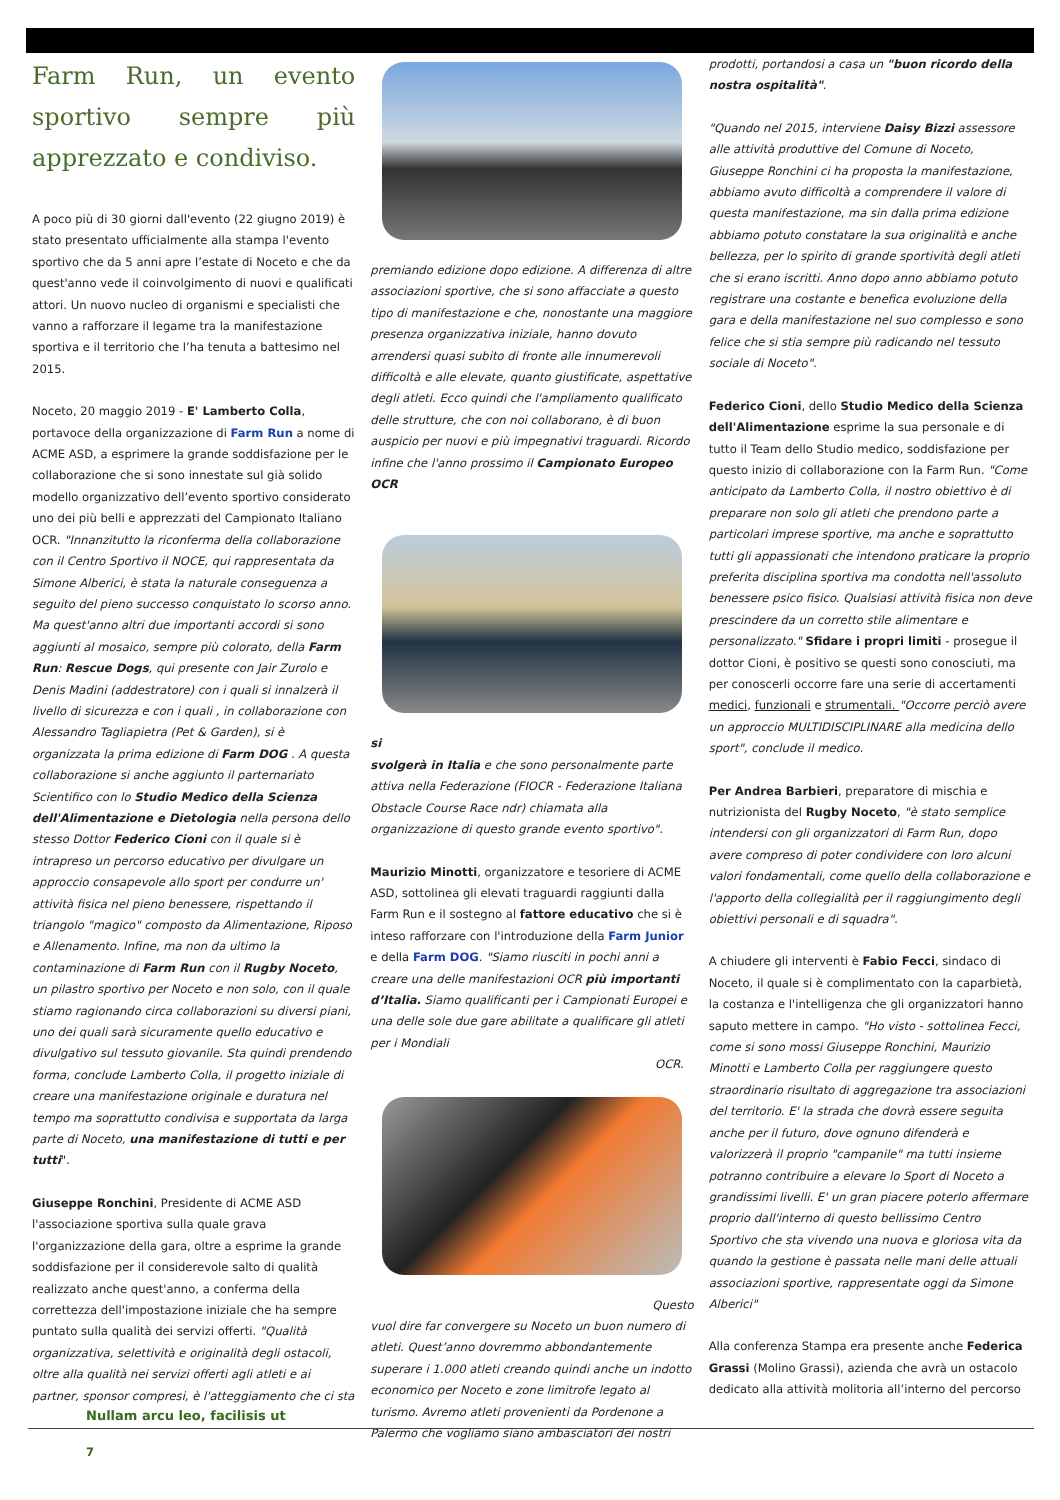Farm Run, un evento sportivo sempre più apprezzato e condiviso.
A poco più di 30 giorni dall'evento (22 giugno 2019) è stato presentato ufficialmente alla stampa l'evento sportivo che da 5 anni apre l’estate di Noceto e che da quest'anno vede il coinvolgimento di nuovi e qualificati attori. Un nuovo nucleo di organismi e specialisti che vanno a rafforzare il legame tra la manifestazione sportiva e il territorio che l’ha tenuta a battesimo nel 2015.
Noceto, 20 maggio 2019 - E' Lamberto Colla, portavoce della organizzazione di Farm Run a nome di ACME ASD, a esprimere la grande soddisfazione per le collaborazione che si sono innestate sul già solido modello organizzativo dell’evento sportivo considerato uno dei più belli e apprezzati del Campionato Italiano OCR. "Innanzitutto la riconferma della collaborazione con il Centro Sportivo il NOCE, qui rappresentata da Simone Alberici, è stata la naturale conseguenza a seguito del pieno successo conquistato lo scorso anno. Ma quest'anno altri due importanti accordi si sono aggiunti al mosaico, sempre più colorato, della Farm Run: Rescue Dogs, qui presente con Jair Zurolo e Denis Madini (addestratore) con i quali si innalzerà il livello di sicurezza e con i quali , in collaborazione con Alessandro Tagliapietra (Pet & Garden), si è organizzata la prima edizione di Farm DOG . A questa collaborazione si anche aggiunto il parternariato Scientifico con lo Studio Medico della Scienza dell'Alimentazione e Dietologia nella persona dello stesso Dottor Federico Cioni con il quale si è intrapreso un percorso educativo per divulgare un approccio consapevole allo sport per condurre un' attività fisica nel pieno benessere, rispettando il triangolo "magico" composto da Alimentazione, Riposo e Allenamento. Infine, ma non da ultimo la contaminazione di Farm Run con il Rugby Noceto, un pilastro sportivo per Noceto e non solo, con il quale stiamo ragionando circa collaborazioni su diversi piani, uno dei quali sarà sicuramente quello educativo e divulgativo sul tessuto giovanile. Sta quindi prendendo forma, conclude Lamberto Colla, il progetto iniziale di creare una manifestazione originale e duratura nel tempo ma soprattutto condivisa e supportata da larga parte di Noceto, una manifestazione di tutti e per tutti".
Giuseppe Ronchini, Presidente di ACME ASD l'associazione sportiva sulla quale grava l'organizzazione della gara, oltre a esprime la grande soddisfazione per il considerevole salto di qualità realizzato anche quest'anno, a conferma della correttezza dell'impostazione iniziale che ha sempre puntato sulla qualità dei servizi offerti. "Qualità organizzativa, selettività e originalità degli ostacoli, oltre alla qualità nei servizi offerti agli atleti e ai partner, sponsor compresi, è l'atteggiamento che ci sta
premiando edizione dopo edizione. A differenza di altre associazioni sportive, che si sono affacciate a questo tipo di manifestazione e che, nonostante una maggiore presenza organizzativa iniziale, hanno dovuto arrendersi quasi subito di fronte alle innumerevoli difficoltà e alle elevate, quanto giustificate, aspettative degli atleti. Ecco quindi che l'ampliamento qualificato delle strutture, che con noi collaborano, è di buon auspicio per nuovi e più impegnativi traguardi. Ricordo infine che l'anno prossimo il Campionato Europeo OCR
si
svolgerà in Italia e che sono personalmente parte attiva nella Federazione (FIOCR - Federazione Italiana Obstacle Course Race ndr) chiamata alla organizzazione di questo grande evento sportivo".
Maurizio Minotti, organizzatore e tesoriere di ACME ASD, sottolinea gli elevati traguardi raggiunti dalla Farm Run e il sostegno al fattore educativo che si è inteso rafforzare con l'introduzione della Farm Junior e della Farm DOG. "Siamo riusciti in pochi anni a creare una delle manifestazioni OCR più importanti d’Italia. Siamo qualificanti per i Campionati Europei e una delle sole due gare abilitate a qualificare gli atleti per i Mondiali
OCR.
Questo
vuol dire far convergere su Noceto un buon numero di atleti. Quest’anno dovremmo abbondantemente superare i 1.000 atleti creando quindi anche un indotto economico per Noceto e zone limitrofe legato al turismo. Avremo atleti provenienti da Pordenone a Palermo che vogliamo siano ambasciatori dei nostri
prodotti, portandosi a casa un "buon ricordo della nostra ospitalità".
"Quando nel 2015, interviene Daisy Bizzi assessore alle attività produttive del Comune di Noceto, Giuseppe Ronchini ci ha proposta la manifestazione, abbiamo avuto difficoltà a comprendere il valore di questa manifestazione, ma sin dalla prima edizione abbiamo potuto constatare la sua originalità e anche bellezza, per lo spirito di grande sportività degli atleti che si erano iscritti. Anno dopo anno abbiamo potuto registrare una costante e benefica evoluzione della gara e della manifestazione nel suo complesso e sono felice che si stia sempre più radicando nel tessuto sociale di Noceto".
Federico Cioni, dello Studio Medico della Scienza dell'Alimentazione esprime la sua personale e di tutto il Team dello Studio medico, soddisfazione per questo inizio di collaborazione con la Farm Run. "Come anticipato da Lamberto Colla, il nostro obiettivo è di preparare non solo gli atleti che prendono parte a particolari imprese sportive, ma anche e soprattutto tutti gli appassionati che intendono praticare la proprio preferita disciplina sportiva ma condotta nell'assoluto benessere psico fisico. Qualsiasi attività fisica non deve prescindere da un corretto stile alimentare e personalizzato." Sfidare i propri limiti - prosegue il dottor Cioni, è positivo se questi sono conosciuti, ma per conoscerli occorre fare una serie di accertamenti medici, funzionali e strumentali. "Occorre perciò avere un approccio MULTIDISCIPLINARE alla medicina dello sport", conclude il medico.
Per Andrea Barbieri, preparatore di mischia e nutrizionista del Rugby Noceto, "è stato semplice intendersi con gli organizzatori di Farm Run, dopo avere compreso di poter condividere con loro alcuni valori fondamentali, come quello della collaborazione e l'apporto della collegialità per il raggiungimento degli obiettivi personali e di squadra".
A chiudere gli interventi è Fabio Fecci, sindaco di Noceto, il quale si è complimentato con la caparbietà, la costanza e l'intelligenza che gli organizzatori hanno saputo mettere in campo. "Ho visto - sottolinea Fecci, come si sono mossi Giuseppe Ronchini, Maurizio Minotti e Lamberto Colla per raggiungere questo straordinario risultato di aggregazione tra associazioni del territorio. E' la strada che dovrà essere seguita anche per il futuro, dove ognuno difenderà e valorizzerà il proprio "campanile" ma tutti insieme potranno contribuire a elevare lo Sport di Noceto a grandissimi livelli. E' un gran piacere poterlo affermare proprio dall'interno di questo bellissimo Centro Sportivo che sta vivendo una nuova e gloriosa vita da quando la gestione è passata nelle mani delle attuali associazioni sportive, rappresentate oggi da Simone Alberici"
Alla conferenza Stampa era presente anche Federica Grassi (Molino Grassi), azienda che avrà un ostacolo dedicato alla attività molitoria all’interno del percorso
Nullam arcu leo, facilisis ut
7